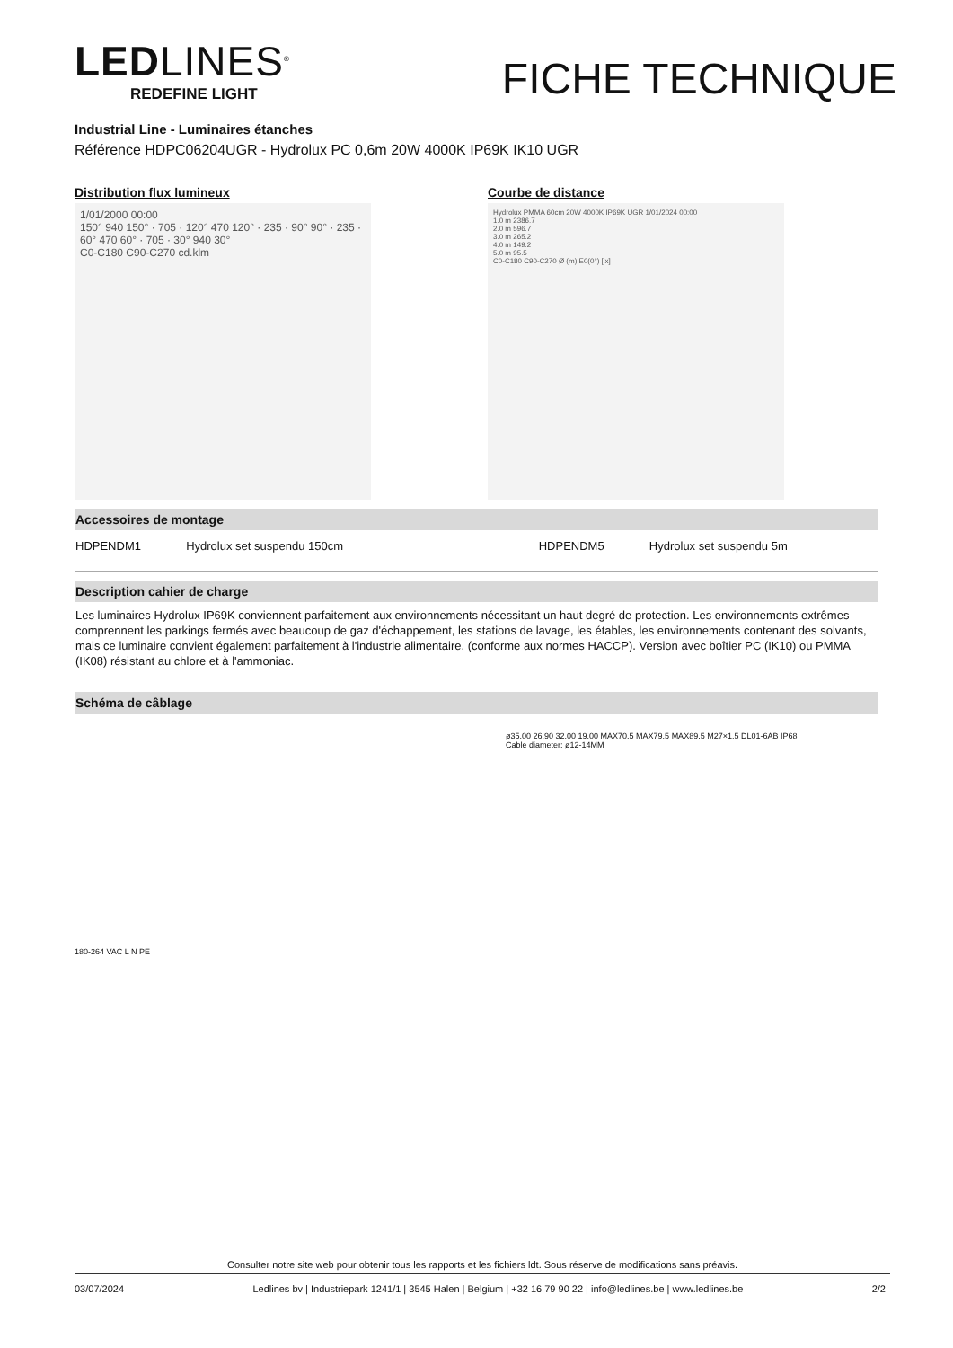LEDLINES<sup>®</sup>
REDEFINE LIGHT
FICHE TECHNIQUE
Industrial Line - Luminaires étanches
Référence HDPC06204UGR - Hydrolux PC 0,6m 20W 4000K IP69K IK10 UGR
Distribution flux lumineux
1/01/2000 00:00
150° 940 150° · 705 · 120° 470 120° · 235 · 90° 90° · 235 · 60° 470 60° · 705 · 30° 940 30°
C0-C180 C90-C270 cd.klm
Courbe de distance
Hydrolux PMMA 60cm 20W 4000K IP69K UGR 1/01/2024 00:00
1.0 m 2386.7
2.0 m 596.7
3.0 m 265.2
4.0 m 149.2
5.0 m 95.5
C0-C180 C90-C270 Ø (m) E0(0°) [lx]
Accessoires de montage
| HDPENDM1 | Hydrolux set suspendu 150cm | | HDPENDM5 | Hydrolux set suspendu 5m |
Description cahier de charge
Les luminaires Hydrolux IP69K conviennent parfaitement aux environnements nécessitant un haut degré de protection. Les environnements extrêmes comprennent les parkings fermés avec beaucoup de gaz d'échappement, les stations de lavage, les étables, les environnements contenant des solvants, mais ce luminaire convient également parfaitement à l'industrie alimentaire. (conforme aux normes HACCP). Version avec boîtier PC (IK10) ou PMMA (IK08) résistant au chlore et à l'ammoniac.
Schéma de câblage
180-264 VAC L N PE
ø35.00 26.90 32.00 19.00 MAX70.5 MAX79.5 MAX89.5 M27×1.5 DL01-6AB IP68
Cable diameter: ø12-14MM
Consulter notre site web pour obtenir tous les rapports et les fichiers ldt. Sous réserve de modifications sans préavis.
03/07/2024 Ledlines bv | Industriepark 1241/1 | 3545 Halen | Belgium | +32 16 79 90 22 | info@ledlines.be | www.ledlines.be 2/2